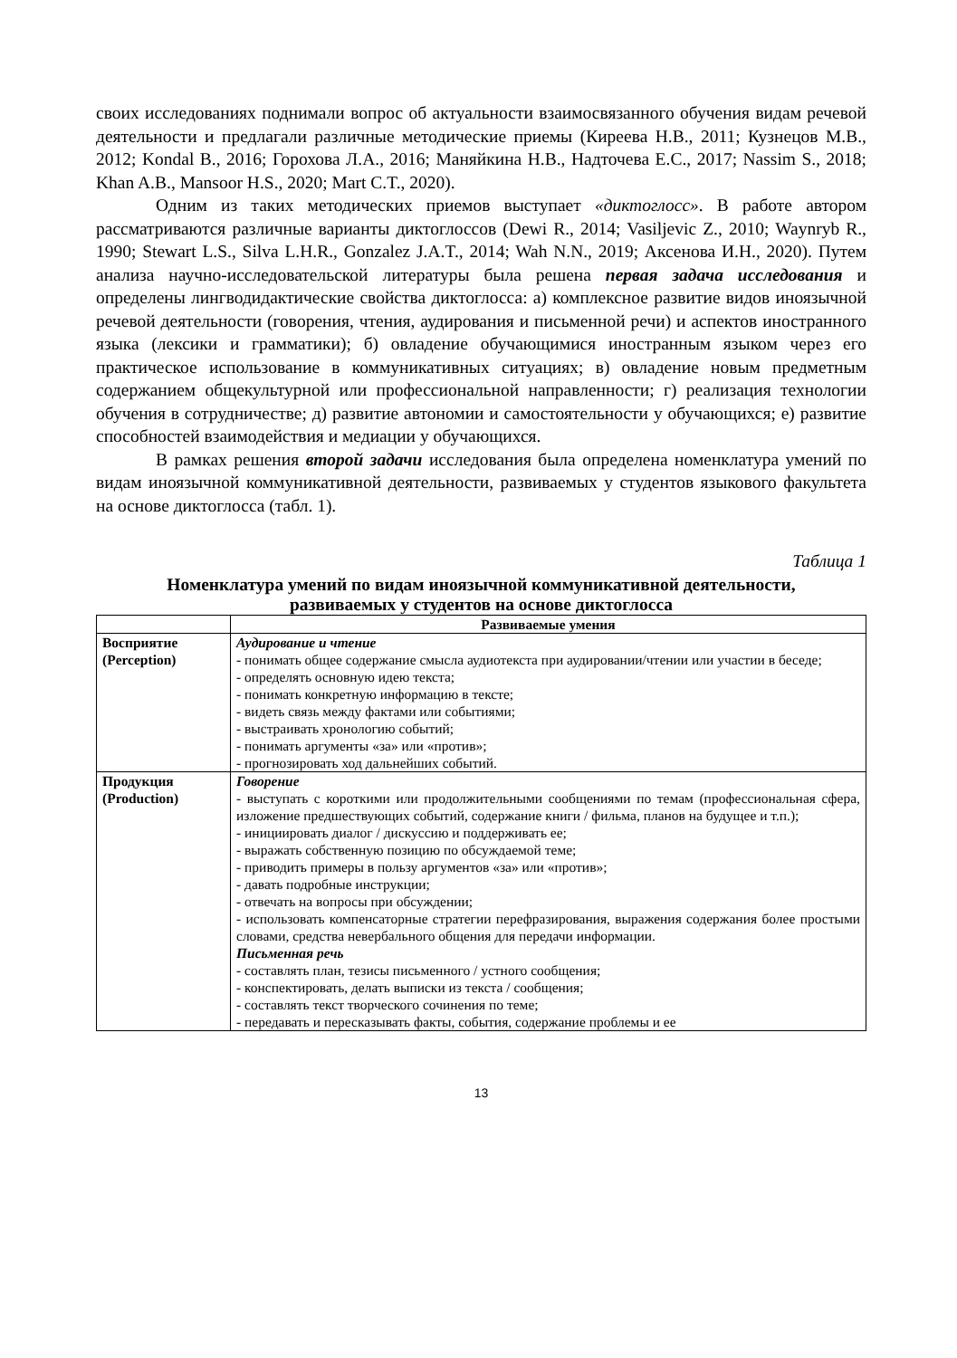своих исследованиях поднимали вопрос об актуальности взаимосвязанного обучения видам речевой деятельности и предлагали различные методические приемы (Киреева Н.В., 2011; Кузнецов М.В., 2012; Kondal B., 2016; Горохова Л.А., 2016; Маняйкина Н.В., Надточева Е.С., 2017; Nassim S., 2018; Khan A.B., Mansoor H.S., 2020; Mart C.T., 2020).
Одним из таких методических приемов выступает «диктоглосс». В работе автором рассматриваются различные варианты диктоглоссов (Dewi R., 2014; Vasiljevic Z., 2010; Waynryb R., 1990; Stewart L.S., Silva L.H.R., Gonzalez J.A.T., 2014; Wah N.N., 2019; Аксенова И.Н., 2020). Путем анализа научно-исследовательской литературы была решена первая задача исследования и определены лингводидактические свойства диктоглосса: а) комплексное развитие видов иноязычной речевой деятельности (говорения, чтения, аудирования и письменной речи) и аспектов иностранного языка (лексики и грамматики); б) овладение обучающимися иностранным языком через его практическое использование в коммуникативных ситуациях; в) овладение новым предметным содержанием общекультурной или профессиональной направленности; г) реализация технологии обучения в сотрудничестве; д) развитие автономии и самостоятельности у обучающихся; е) развитие способностей взаимодействия и медиации у обучающихся.
В рамках решения второй задачи исследования была определена номенклатура умений по видам иноязычной коммуникативной деятельности, развиваемых у студентов языкового факультета на основе диктоглосса (табл. 1).
Таблица 1
Номенклатура умений по видам иноязычной коммуникативной деятельности,
развиваемых у студентов на основе диктоглосса
| | Развиваемые умения |
| --- | --- |
| Восприятие (Perception) | Аудирование и чтение - понимать общее содержание смысла аудиотекста при аудировании/чтении или участии в беседе; - определять основную идею текста; - понимать конкретную информацию в тексте; - видеть связь между фактами или событиями; - выстраивать хронологию событий; - понимать аргументы «за» или «против»; - прогнозировать ход дальнейших событий. |
| Продукция (Production) | Говорение - выступать с короткими или продолжительными сообщениями по темам (профессиональная сфера, изложение предшествующих событий, содержание книги / фильма, планов на будущее и т.п.); - инициировать диалог / дискуссию и поддерживать ее; - выражать собственную позицию по обсуждаемой теме; - приводить примеры в пользу аргументов «за» или «против»; - давать подробные инструкции; - отвечать на вопросы при обсуждении; - использовать компенсаторные стратегии перефразирования, выражения содержания более простыми словами, средства невербального общения для передачи информации. Письменная речь - составлять план, тезисы письменного / устного сообщения; - конспектировать, делать выписки из текста / сообщения; - составлять текст творческого сочинения по теме; - передавать и пересказывать факты, события, содержание проблемы и ее |
13